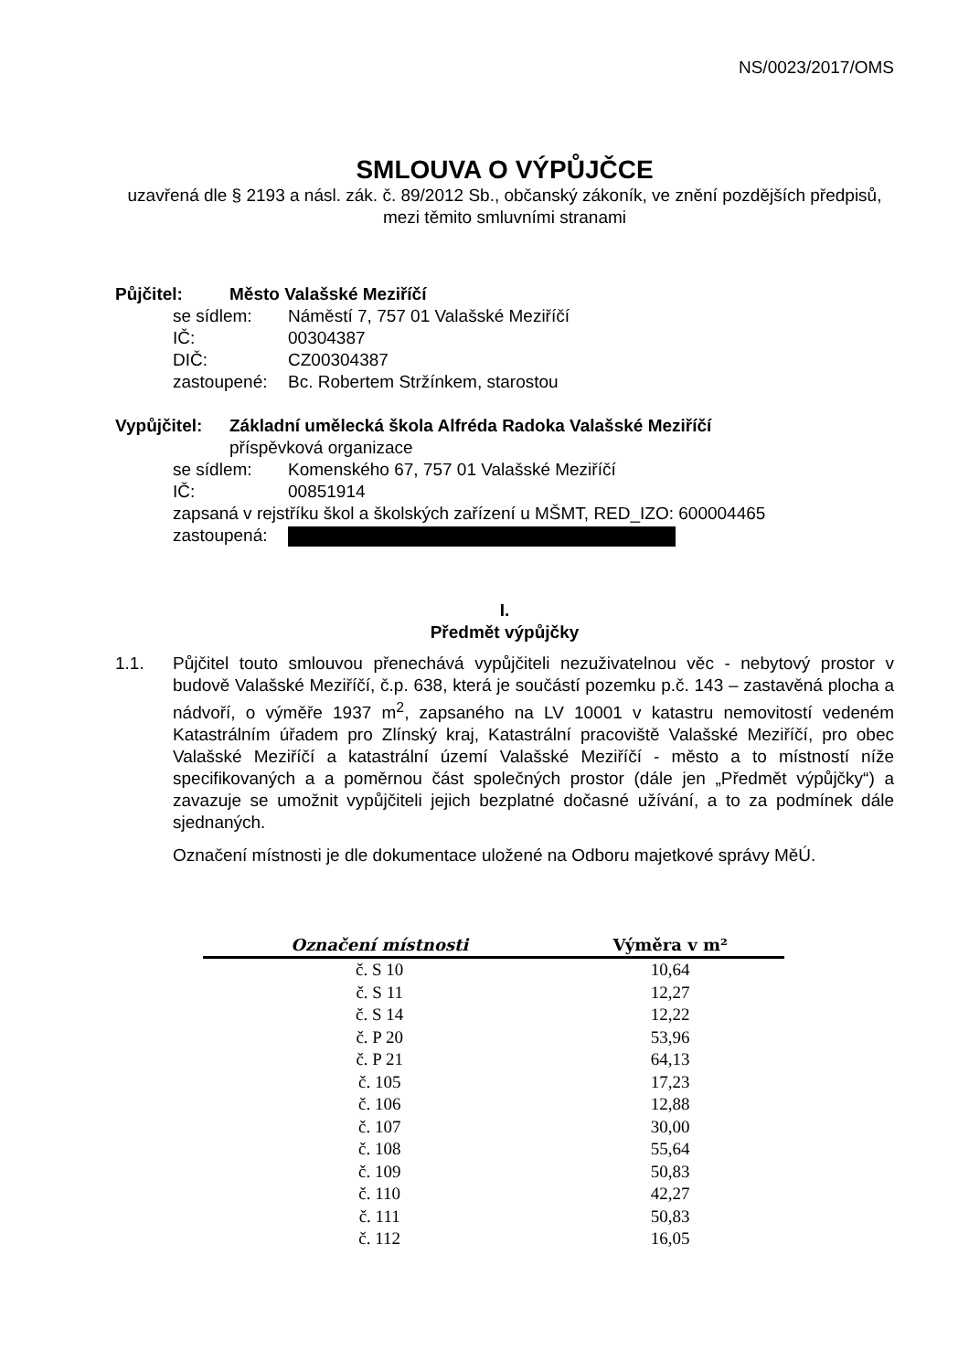NS/0023/2017/OMS
SMLOUVA O VÝPŮJČCE
uzavřená dle § 2193 a násl. zák. č. 89/2012 Sb., občanský zákoník, ve znění pozdějších předpisů, mezi těmito smluvními stranami
Půjčitel: Město Valašské Meziříčí
se sídlem: Náměstí 7, 757 01 Valašské Meziříčí
IČ: 00304387
DIČ: CZ00304387
zastoupené: Bc. Robertem Stržínkem, starostou
Vypůjčitel: Základní umělecká škola Alfréda Radoka Valašské Meziříčí
příspěvková organizace
se sídlem: Komenského 67, 757 01 Valašské Meziříčí
IČ: 00851914
zapsaná v rejstříku škol a školských zařízení u MŠMT, RED_IZO: 600004465
zastoupená:
I.
Předmět výpůjčky
1.1. Půjčitel touto smlouvou přenechává vypůjčiteli nezuživatelnou věc - nebytový prostor v budově Valašské Meziříčí, č.p. 638, která je součástí pozemku p.č. 143 – zastavěná plocha a nádvoří, o výměře 1937 m<sup>2</sup>, zapsaného na LV 10001 v katastru nemovitostí vedeném Katastrálním úřadem pro Zlínský kraj, Katastrální pracoviště Valašské Meziříčí, pro obec Valašské Meziříčí a katastrální území Valašské Meziříčí - město a to místností níže specifikovaných a a poměrnou část společných prostor (dále jen „Předmět výpůjčky“) a zavazuje se umožnit vypůjčiteli jejich bezplatné dočasné užívání, a to za podmínek dále sjednaných.
Označení místnosti je dle dokumentace uložené na Odboru majetkové správy MěÚ.
| Označení místnosti | Výměra v m² |
| --- | --- |
| č. S 10 | 10,64 |
| č. S 11 | 12,27 |
| č. S 14 | 12,22 |
| č. P 20 | 53,96 |
| č. P 21 | 64,13 |
| č. 105 | 17,23 |
| č. 106 | 12,88 |
| č. 107 | 30,00 |
| č. 108 | 55,64 |
| č. 109 | 50,83 |
| č. 110 | 42,27 |
| č. 111 | 50,83 |
| č. 112 | 16,05 |